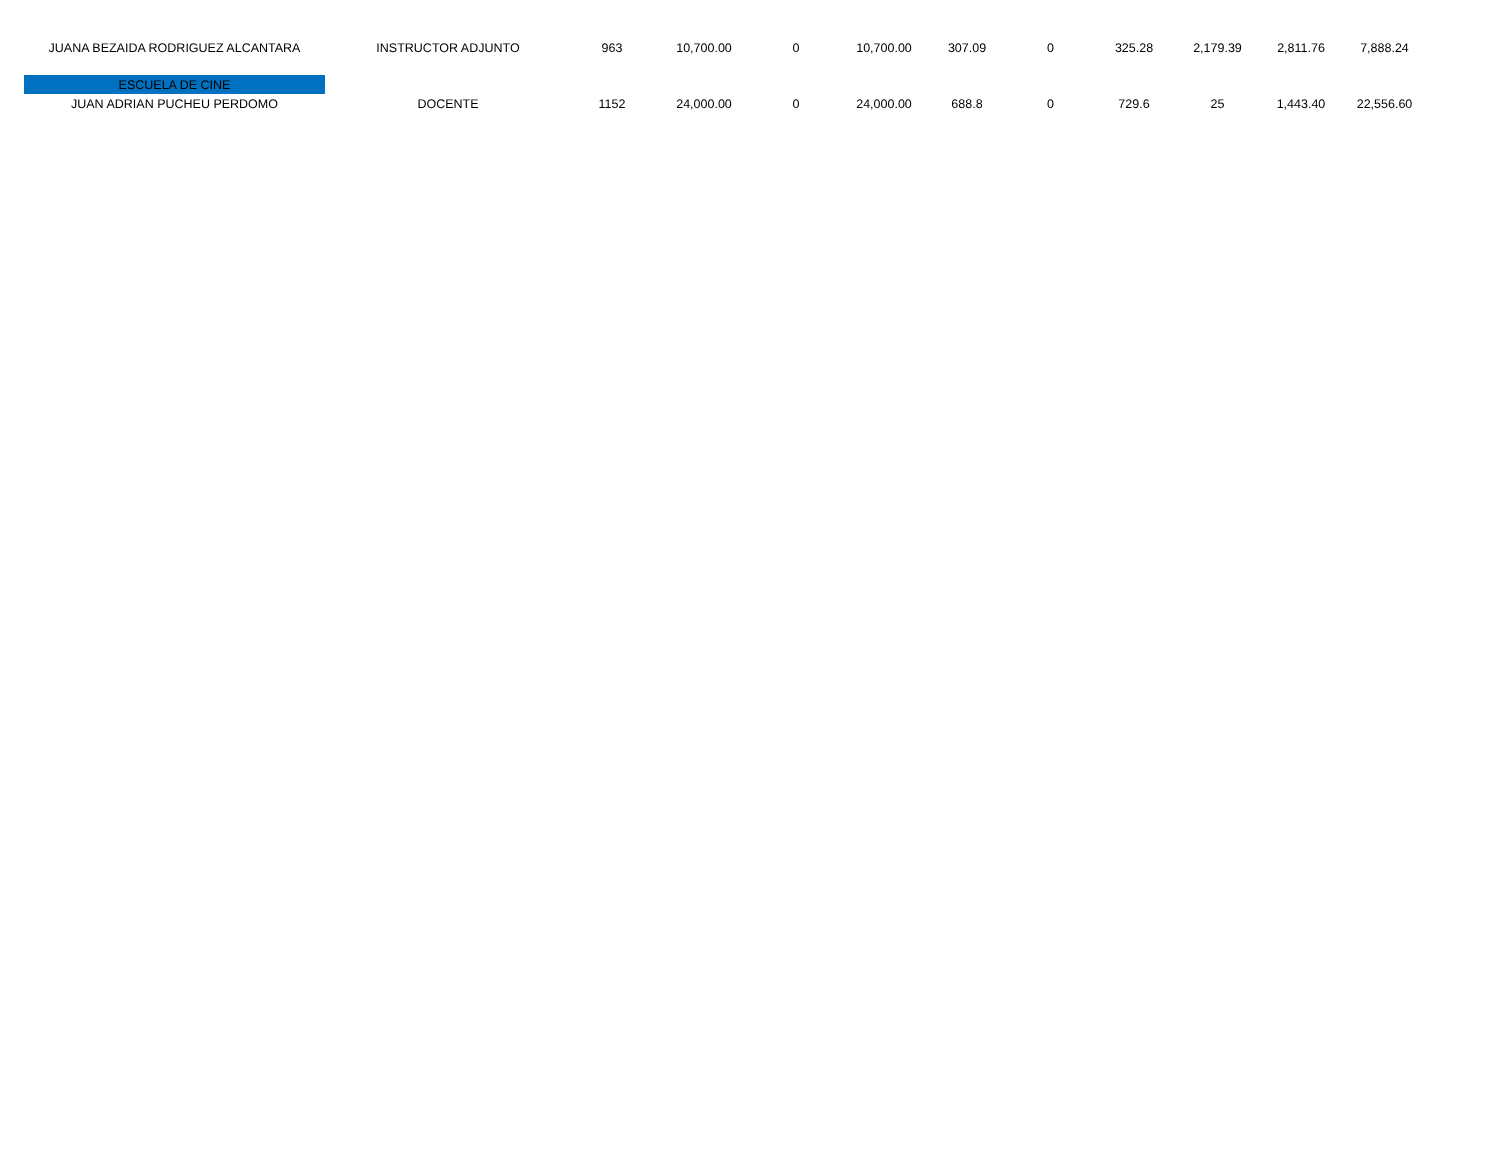| JUANA BEZAIDA RODRIGUEZ ALCANTARA | INSTRUCTOR ADJUNTO | 963 | 10,700.00 | 0 | 10,700.00 | 307.09 | 0 | 325.28 | 2,179.39 | 2,811.76 | 7,888.24 |
| ESCUELA DE CINE | | | | | | | | | | | |
| JUAN ADRIAN PUCHEU PERDOMO | DOCENTE | 1152 | 24,000.00 | 0 | 24,000.00 | 688.8 | 0 | 729.6 | 25 | 1,443.40 | 22,556.60 |